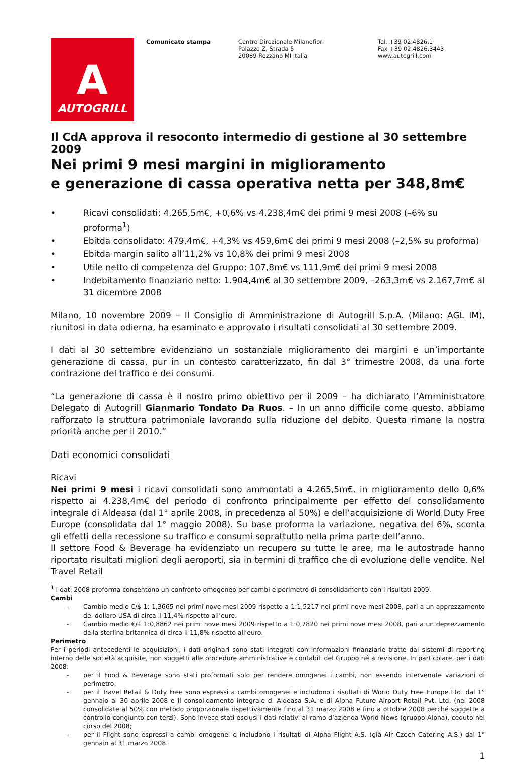A
AUTOGRILL
Comunicato stampa Centro Direzionale Milanofiori
Palazzo Z, Strada 5
20089 Rozzano MI Italia
Tel. +39 02.4826.1
Fax +39 02.4826.3443
www.autogrill.com
Il CdA approva il resoconto intermedio di gestione al 30 settembre 2009
Nei primi 9 mesi margini in miglioramento
e generazione di cassa operativa netta per 348,8m€
• Ricavi consolidati: 4.265,5m€, +0,6% vs 4.238,4m€ dei primi 9 mesi 2008 (–6% su proforma<sup>1</sup>)
• Ebitda consolidato: 479,4m€, +4,3% vs 459,6m€ dei primi 9 mesi 2008 (–2,5% su proforma)
• Ebitda margin salito all’11,2% vs 10,8% dei primi 9 mesi 2008
• Utile netto di competenza del Gruppo: 107,8m€ vs 111,9m€ dei primi 9 mesi 2008
• Indebitamento finanziario netto: 1.904,4m€ al 30 settembre 2009, –263,3m€ vs 2.167,7m€ al 31 dicembre 2008
Milano, 10 novembre 2009 – Il Consiglio di Amministrazione di Autogrill S.p.A. (Milano: AGL IM), riunitosi in data odierna, ha esaminato e approvato i risultati consolidati al 30 settembre 2009.
I dati al 30 settembre evidenziano un sostanziale miglioramento dei margini e un’importante generazione di cassa, pur in un contesto caratterizzato, fin dal 3° trimestre 2008, da una forte contrazione del traffico e dei consumi.
“La generazione di cassa è il nostro primo obiettivo per il 2009 – ha dichiarato l’Amministratore Delegato di Autogrill Gianmario Tondato Da Ruos. – In un anno difficile come questo, abbiamo rafforzato la struttura patrimoniale lavorando sulla riduzione del debito. Questa rimane la nostra priorità anche per il 2010.”
Dati economici consolidati
Ricavi
Nei primi 9 mesi i ricavi consolidati sono ammontati a 4.265,5m€, in miglioramento dello 0,6% rispetto ai 4.238,4m€ del periodo di confronto principalmente per effetto del consolidamento integrale di Aldeasa (dal 1° aprile 2008, in precedenza al 50%) e dell’acquisizione di World Duty Free Europe (consolidata dal 1° maggio 2008). Su base proforma la variazione, negativa del 6%, sconta gli effetti della recessione su traffico e consumi soprattutto nella prima parte dell’anno.
Il settore Food & Beverage ha evidenziato un recupero su tutte le aree, ma le autostrade hanno riportato risultati migliori degli aeroporti, sia in termini di traffico che di evoluzione delle vendite. Nel Travel Retail
<sup>1</sup> I dati 2008 proforma consentono un confronto omogeneo per cambi e perimetro di consolidamento con i risultati 2009.
Cambi
- Cambio medio €/$ 1: 1,3665 nei primi nove mesi 2009 rispetto a 1:1,5217 nei primi nove mesi 2008, pari a un apprezzamento del dollaro USA di circa il 11,4% rispetto all’euro.
- Cambio medio €/£ 1:0,8862 nei primi nove mesi 2009 rispetto a 1:0,7820 nei primi nove mesi 2008, pari a un deprezzamento della sterlina britannica di circa il 11,8% rispetto all’euro.
Perimetro
Per i periodi antecedenti le acquisizioni, i dati originari sono stati integrati con informazioni finanziarie tratte dai sistemi di reporting interno delle società acquisite, non soggetti alle procedure amministrative e contabili del Gruppo né a revisione. In particolare, per i dati 2008:
- per il Food & Beverage sono stati proformati solo per rendere omogenei i cambi, non essendo intervenute variazioni di perimetro;
- per il Travel Retail & Duty Free sono espressi a cambi omogenei e includono i risultati di World Duty Free Europe Ltd. dal 1° gennaio al 30 aprile 2008 e il consolidamento integrale di Aldeasa S.A. e di Alpha Future Airport Retail Pvt. Ltd. (nel 2008 consolidate al 50% con metodo proporzionale rispettivamente fino al 31 marzo 2008 e fino a ottobre 2008 perché soggette a controllo congiunto con terzi). Sono invece stati esclusi i dati relativi al ramo d’azienda World News (gruppo Alpha), ceduto nel corso del 2008;
- per il Flight sono espressi a cambi omogenei e includono i risultati di Alpha Flight A.S. (già Air Czech Catering A.S.) dal 1° gennaio al 31 marzo 2008.
1